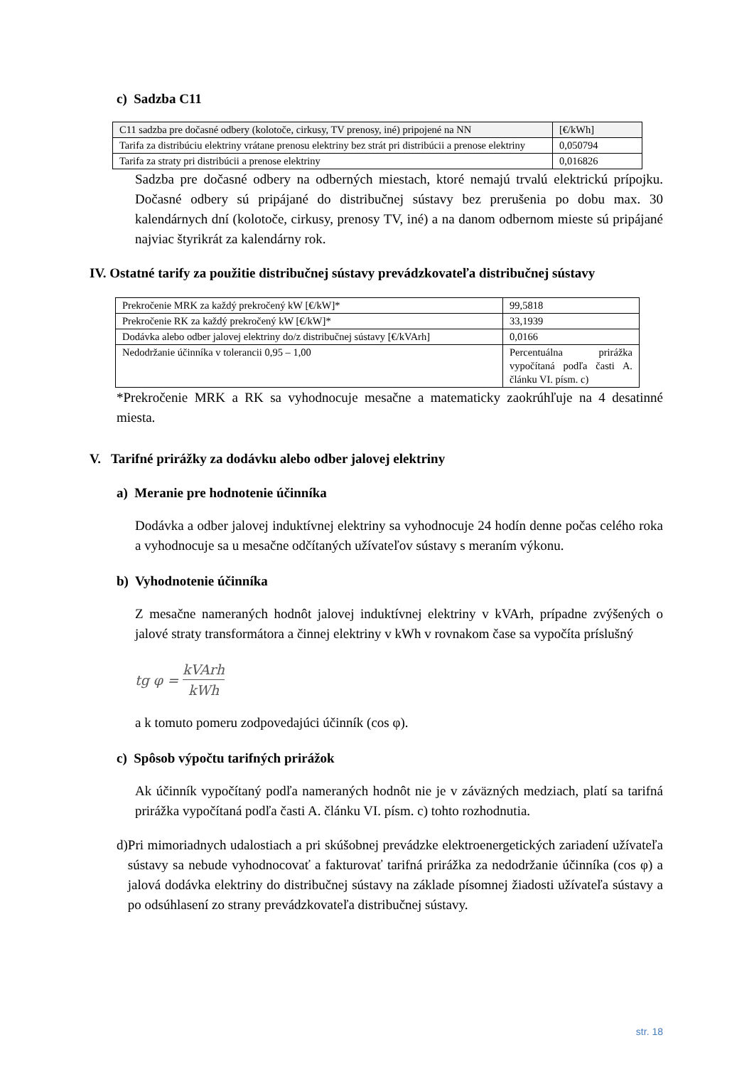c) Sadzba C11
| C11 sadzba pre dočasné odbery (kolotoče, cirkusy, TV prenosy, iné) pripojené na NN | [€/kWh] |
| Tarifa za distribúciu elektriny vrátane prenosu elektriny bez strát pri distribúcii a prenose elektriny | 0,050794 |
| Tarifa za straty pri distribúcii a prenose elektriny | 0,016826 |
Sadzba pre dočasné odbery na odberných miestach, ktoré nemajú trvalú elektrickú prípojku. Dočasné odbery sú pripájané do distribučnej sústavy bez prerušenia po dobu max. 30 kalendárnych dní (kolotoče, cirkusy, prenosy TV, iné) a na danom odbernom mieste sú pripájané najviac štyrikrát za kalendárny rok.
IV. Ostatné tarify za použitie distribučnej sústavy prevádzkovateľa distribučnej sústavy
| Prekročenie MRK za každý prekročený kW [€/kW]* | 99,5818 |
| Prekročenie RK za každý prekročený kW [€/kW]* | 33,1939 |
| Dodávka alebo odber jalovej elektriny do/z distribučnej sústavy [€/kVArh] | 0,0166 |
| Nedodržanie účinníka v tolerancii 0,95 – 1,00 | Percentuálna prirážka vypočítaná podľa časti A. článku VI. písm. c) |
*Prekročenie MRK a RK sa vyhodnocuje mesačne a matematicky zaokrúhľuje na 4 desatinné miesta.
V. Tarifné prirážky za dodávku alebo odber jalovej elektriny
a) Meranie pre hodnotenie účinníka
Dodávka a odber jalovej induktívnej elektriny sa vyhodnocuje 24 hodín denne počas celého roka a vyhodnocuje sa u mesačne odčítaných užívateľov sústavy s meraním výkonu.
b) Vyhodnotenie účinníka
Z mesačne nameraných hodnôt jalovej induktívnej elektriny v kVArh, prípadne zvýšených o jalové straty transformátora a činnej elektriny v kWh v rovnakom čase sa vypočíta príslušný
tg φ = kVArh kWh
a k tomuto pomeru zodpovedajúci účinník (cos φ).
c) Spôsob výpočtu tarifných prirážok
Ak účinník vypočítaný podľa nameraných hodnôt nie je v záväzných medziach, platí sa tarifná prirážka vypočítaná podľa časti A. článku VI. písm. c) tohto rozhodnutia.
d) Pri mimoriadnych udalostiach a pri skúšobnej prevádzke elektroenergetických zariadení užívateľa sústavy sa nebude vyhodnocovať a fakturovať tarifná prirážka za nedodržanie účinníka (cos φ) a jalová dodávka elektriny do distribučnej sústavy na základe písomnej žiadosti užívateľa sústavy a po odsúhlasení zo strany prevádzkovateľa distribučnej sústavy.
str. 18